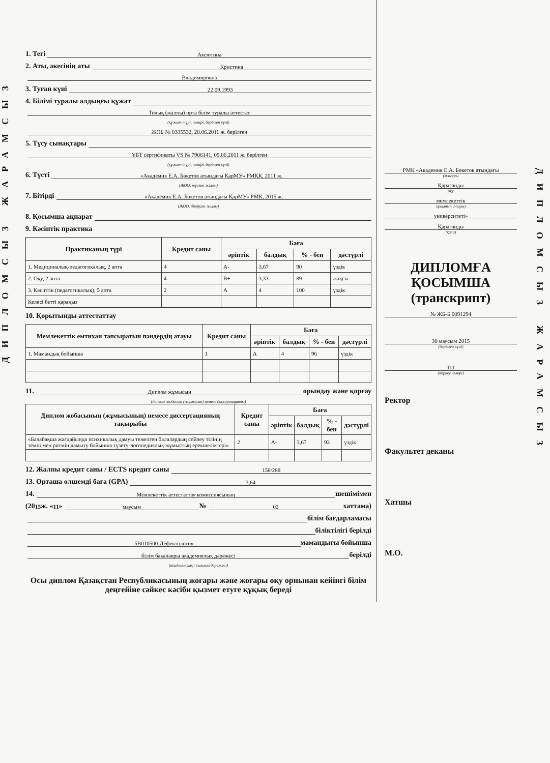ДИПЛОМСЫЗ ЖАРАМСЫЗ
1. Тегі Аксютина
2. Аты, әкесінің аты Кристина
Владимировна
3. Туған күні 22.09.1993
4. Білімі туралы алдыңғы құжат
Толық (жалпы) орта білім туралы аттестат
(құжат түрі, нөмірі, берілген күні)
ЖОБ № 0335532, 20.06.2011 ж. берілген
5. Түсу сынақтары
ҰБТ сертификаты VS № 7906141, 09.06.2011 ж. берілген
(құжат түрі, нөмірі, берілген күні)
6. Түсті «Академик Е.А. Бөкетов атындағы ҚарМУ» РМҚК, 2011 ж.
(ЖОО, түскен жылы)
7. Бітірді «Академик Е.А. Бөкетов атындағы ҚарМУ» РМК, 2015 ж.
(ЖОО, бітірген жылы)
8. Қосымша ақпарат
9. Кәсіптік практика
| Практиканың түрі | Кредит саны | Баға | | | |
| --- | --- | --- | --- | --- | --- |
| | | әріптік | балдық | % - бен | дәстүрлі |
| 1. Медициналық-педагогикалық, 2 апта | 4 | А- | 3,67 | 90 | үздік |
| 2. Оқу, 2 апта | 4 | В+ | 3,33 | 89 | жақсы |
| 3. Кәсіптік (педагогикалық), 5 апта | 2 | А | 4 | 100 | үздік |
| Келесі бетті қараңыз | | | | | |
10. Қорытынды аттестаттау
| Мемлекеттік емтихан тапсыратын пәндердің атауы | Кредит саны | Баға | | | |
| --- | --- | --- | --- | --- | --- |
| | | әріптік | балдық | % - бен | дәстүрлі |
| 1. Мамандық бойынша | 1 | А | 4 | 96 | үздік |
11. Диплом жұмысын орындау және қорғау
(диплом жобасын (жұмысын) немесе диссертацияны)
| Диплом жобасының (жұмысының) немесе диссертацияның тақырыбы | Кредит саны | Баға | | | |
| --- | --- | --- | --- | --- | --- |
| | | әріптік | балдық | % - бен | дәстүрлі |
| «Балабақша жағдайында психикалық дамуы тежелген балалардың сөйлеу тілінің темпі мен ритмін дамыту бойынша түзету-логопедиялық жұмыстың ерекшеліктері» | 2 | А- | 3,67 | 93 | үздік |
12. Жалпы кредит саны / ECTS кредит саны 158/288
13. Орташа өлшемді баға (GPA) 3,64
14. Мемлекеттік аттестаттау комиссиясының шешімімен
(20<sup>15</sup> ж. «<sup>11</sup>» маусым № 02 хаттама)
білім бағдарламасы
біліктілігі берілді
5В010500-Дефектология мамандығы бойынша
білім бакалавры академиялық дәрежесі берілді
(академиялық / ғылыми дәрежесі)
Осы диплом Қазақстан Республикасының жоғары және жоғары оқу орнынан кейінгі білім деңгейіне сәйкес кәсіби қызмет етуге құқық береді
РМК «Академик Е.А. Бөкетов атындағы
(жоғары
Қарағанды
оқу
мемлекеттік
орнының атауы)
университеті»
Қарағанды
(қала)
ДИПЛОМҒА ҚОСЫМША
(транскрипт)
№ ЖБ-Б 0091294
30 маусым 2015
(берілген күні)
111
(тіркеу нөмірі)
Ректор
Факультет деканы
Хатшы
М.О.
ДИПЛОМСЫЗ ЖАРАМСЫЗ